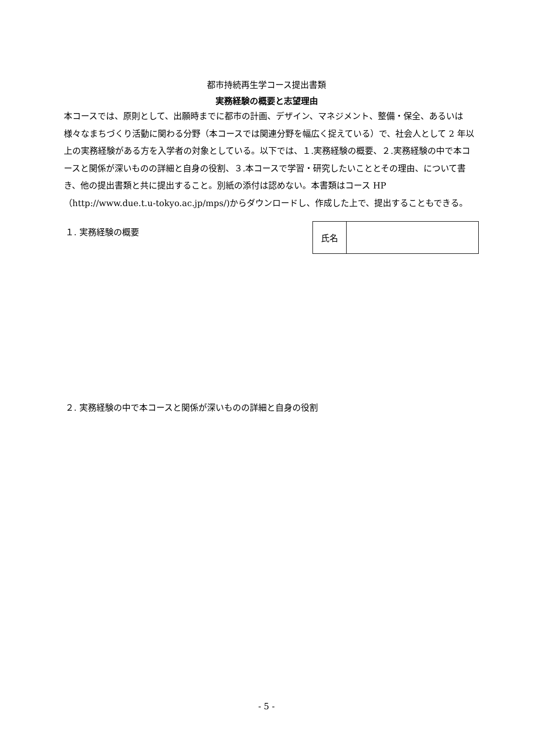都市持続再生学コース提出書類
実務経験の概要と志望理由
本コースでは、原則として、出願時までに都市の計画、デザイン、マネジメント、整備・保全、あるいは様々なまちづくり活動に関わる分野（本コースでは関連分野を幅広く捉えている）で、社会人として 2 年以上の実務経験がある方を入学者の対象としている。以下では、１.実務経験の概要、２.実務経験の中で本コースと関係が深いものの詳細と自身の役割、３.本コースで学習・研究したいこととその理由、について書き、他の提出書類と共に提出すること。別紙の添付は認めない。本書類はコース HP（http://www.due.t.u-tokyo.ac.jp/mps/)からダウンロードし、作成した上で、提出することもできる。
１. 実務経験の概要
| 氏名 | |
２. 実務経験の中で本コースと関係が深いものの詳細と自身の役割
- 5 -